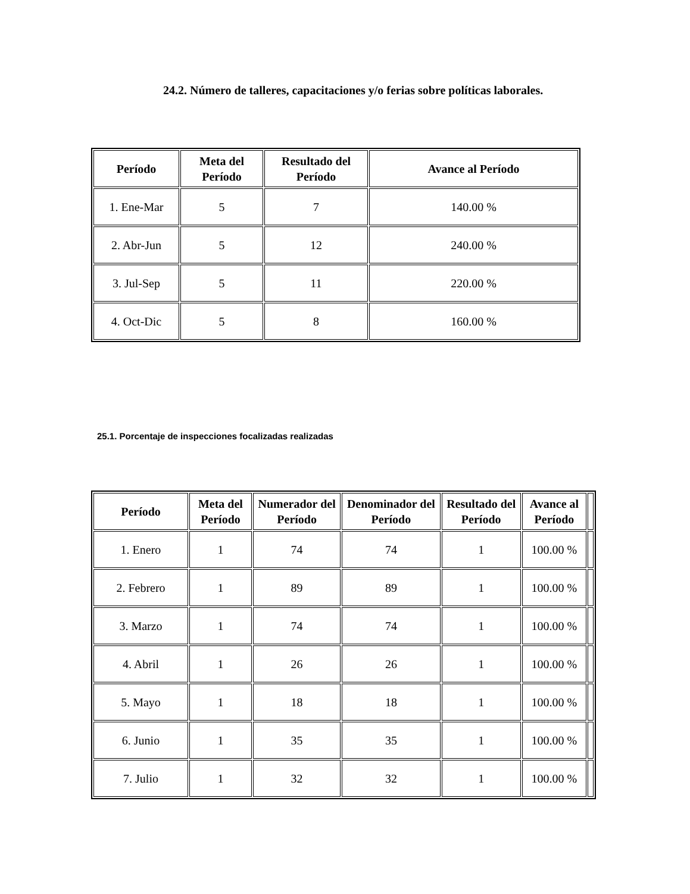24.2. Número de talleres, capacitaciones y/o ferias sobre políticas laborales.
| Período | Meta del Período | Resultado del Período | Avance al Período |
| --- | --- | --- | --- |
| 1. Ene-Mar | 5 | 7 | 140.00 % |
| 2. Abr-Jun | 5 | 12 | 240.00 % |
| 3. Jul-Sep | 5 | 11 | 220.00 % |
| 4. Oct-Dic | 5 | 8 | 160.00 % |
25.1. Porcentaje de inspecciones focalizadas realizadas
| Período | Meta del Período | Numerador del Período | Denominador del Período | Resultado del Período | Avance al Período | |
| --- | --- | --- | --- | --- | --- | --- |
| 1. Enero | 1 | 74 | 74 | 1 | 100.00 % | |
| 2. Febrero | 1 | 89 | 89 | 1 | 100.00 % | |
| 3. Marzo | 1 | 74 | 74 | 1 | 100.00 % | |
| 4. Abril | 1 | 26 | 26 | 1 | 100.00 % | |
| 5. Mayo | 1 | 18 | 18 | 1 | 100.00 % | |
| 6. Junio | 1 | 35 | 35 | 1 | 100.00 % | |
| 7. Julio | 1 | 32 | 32 | 1 | 100.00 % | |